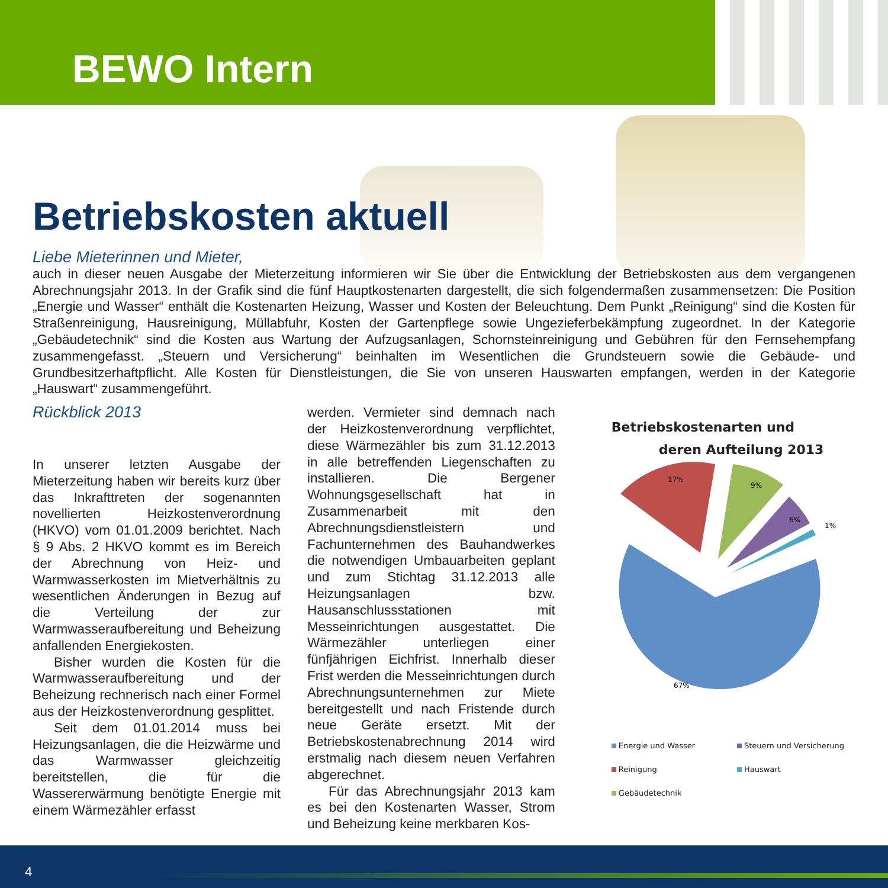BEWO Intern
Betriebskosten aktuell
Liebe Mieterinnen und Mieter,
auch in dieser neuen Ausgabe der Mieterzeitung informieren wir Sie über die Entwicklung der Betriebskosten aus dem vergangenen Abrechnungsjahr 2013. In der Grafik sind die fünf Hauptkostenarten dargestellt, die sich folgendermaßen zusammensetzen: Die Position „Energie und Wasser“ enthält die Kostenarten Heizung, Wasser und Kosten der Beleuchtung. Dem Punkt „Reinigung“ sind die Kosten für Straßenreinigung, Hausreinigung, Müllabfuhr, Kosten der Gartenpflege sowie Ungezieferbekämpfung zugeordnet. In der Kategorie „Gebäudetechnik“ sind die Kosten aus Wartung der Aufzugsanlagen, Schornsteinreinigung und Gebühren für den Fernsehempfang zusammengefasst. „Steuern und Versicherung“ beinhalten im Wesentlichen die Grundsteuern sowie die Gebäude- und Grundbesitzerhaftpflicht. Alle Kosten für Dienstleistungen, die Sie von unseren Hauswarten empfangen, werden in der Kategorie „Hauswart“ zusammengeführt.
Rückblick 2013
In unserer letzten Ausgabe der Mieterzeitung haben wir bereits kurz über das Inkrafttreten der sogenannten novellierten Heizkostenverordnung (HKVO) vom 01.01.2009 berichtet. Nach § 9 Abs. 2 HKVO kommt es im Bereich der Abrechnung von Heiz- und Warmwasserkosten im Mietverhältnis zu wesentlichen Änderungen in Bezug auf die Verteilung der zur Warmwasseraufbereitung und Beheizung anfallenden Energiekosten.
Bisher wurden die Kosten für die Warmwasseraufbereitung und der Beheizung rechnerisch nach einer Formel aus der Heizkostenverordnung gesplittet.
Seit dem 01.01.2014 muss bei Heizungsanlagen, die die Heizwärme und das Warmwasser gleichzeitig bereitstellen, die für die Wassererwärmung benötigte Energie mit einem Wärmezähler erfasst
werden. Vermieter sind demnach nach der Heizkostenverordnung verpflichtet, diese Wärmezähler bis zum 31.12.2013 in alle betreffenden Liegenschaften zu installieren. Die Bergener Wohnungsgesellschaft hat in Zusammenarbeit mit den Abrechnungsdienstleistern und Fachunternehmen des Bauhandwerkes die notwendigen Umbauarbeiten geplant und zum Stichtag 31.12.2013 alle Heizungsanlagen bzw. Hausanschlussstationen mit Messeinrichtungen ausgestattet. Die Wärmezähler unterliegen einer fünfjährigen Eichfrist. Innerhalb dieser Frist werden die Messeinrichtungen durch Abrechnungsunternehmen zur Miete bereitgestellt und nach Fristende durch neue Geräte ersetzt. Mit der Betriebskostenabrechnung 2014 wird erstmalig nach diesem neuen Verfahren abgerechnet.
Für das Abrechnungsjahr 2013 kam es bei den Kostenarten Wasser, Strom und Beheizung keine merkbaren Kos-
Betriebskostenarten und
deren Aufteilung 2013
17%
9%
6%
1%
67%
Energie und Wasser Steuern und Versicherung Reinigung Hauswart Gebäudetechnik
4